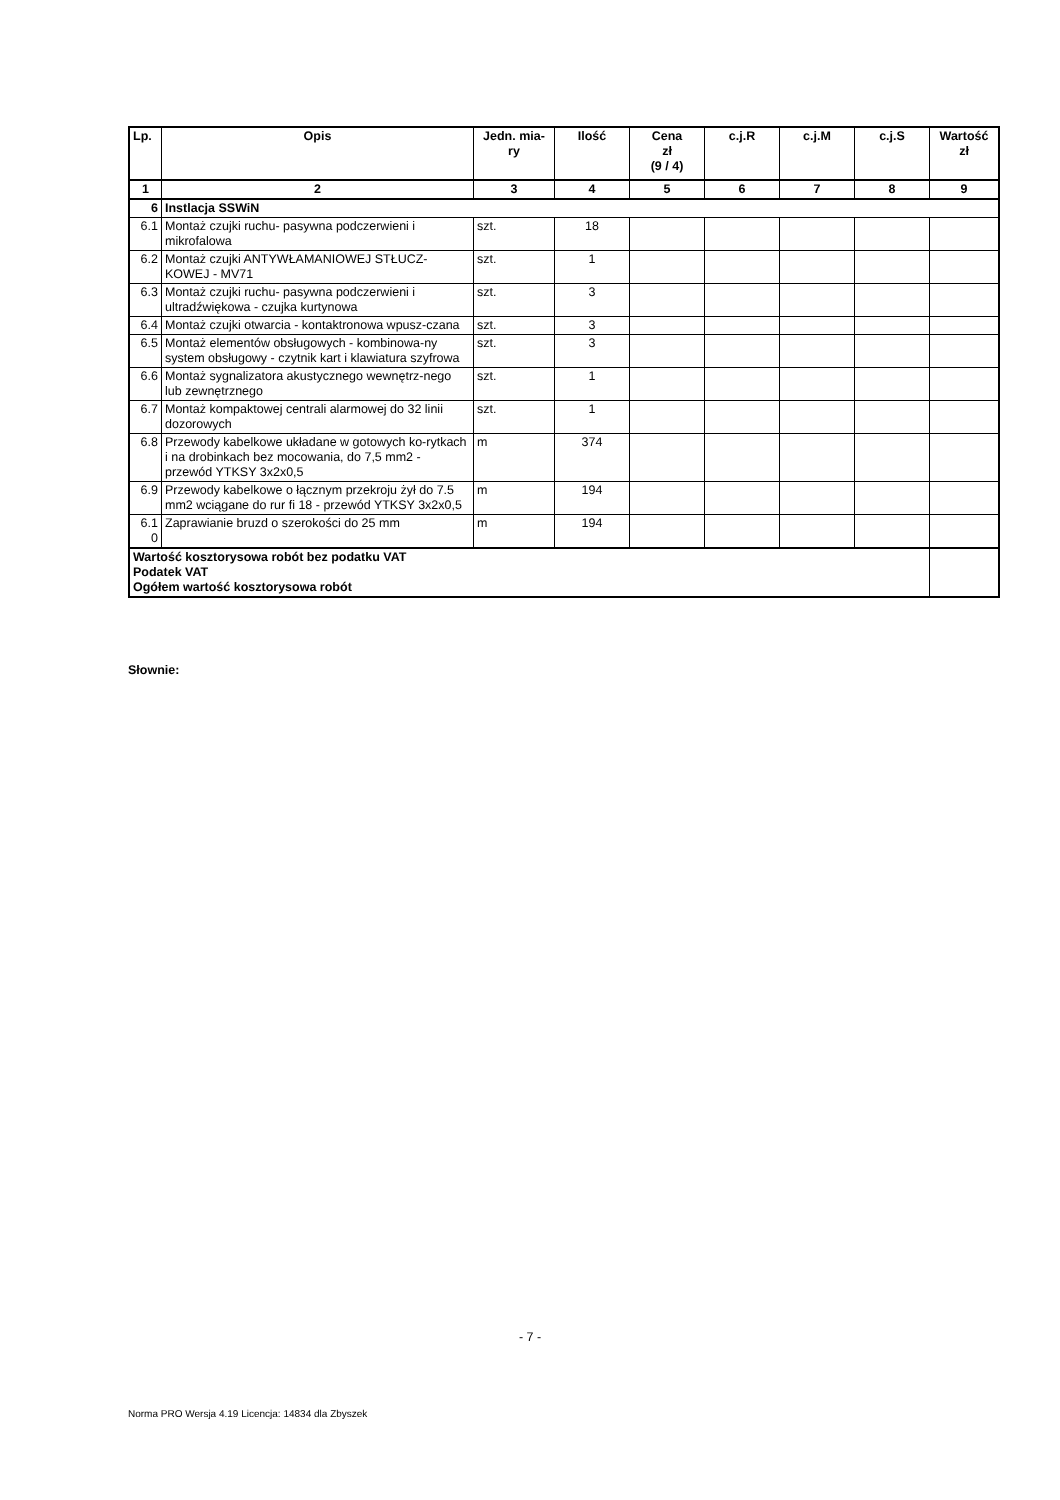| Lp. | Opis | Jedn. mia- ry | Ilość | Cena zł (9 / 4) | c.j.R | c.j.M | c.j.S | Wartość zł |
| --- | --- | --- | --- | --- | --- | --- | --- | --- |
| 1 | 2 | 3 | 4 | 5 | 6 | 7 | 8 | 9 |
| 6 | Instlacja SSWiN | | | | | | | |
| 6.1 | Montaż czujki ruchu- pasywna podczerwieni i mikrofalowa | szt. | 18 | | | | | |
| 6.2 | Montaż czujki ANTYWŁAMANIOWEJ STŁUCZ-KOWEJ - MV71 | szt. | 1 | | | | | |
| 6.3 | Montaż czujki ruchu- pasywna podczerwieni i ultradźwiękowa - czujka kurtynowa | szt. | 3 | | | | | |
| 6.4 | Montaż czujki otwarcia - kontaktronowa wpusz-czana | szt. | 3 | | | | | |
| 6.5 | Montaż elementów obsługowych - kombinowa-ny system obsługowy - czytnik kart i klawiatura szyfrowa | szt. | 3 | | | | | |
| 6.6 | Montaż sygnalizatora akustycznego wewnętrz-nego lub zewnętrznego | szt. | 1 | | | | | |
| 6.7 | Montaż kompaktowej centrali alarmowej do 32 linii dozorowych | szt. | 1 | | | | | |
| 6.8 | Przewody kabelkowe układane w gotowych ko-rytkach i na drobinkach bez mocowania, do 7,5 mm2 - przewód YTKSY 3x2x0,5 | m | 374 | | | | | |
| 6.9 | Przewody kabelkowe o łącznym przekroju żył do 7.5 mm2 wciągane do rur fi 18 - przewód YTKSY 3x2x0,5 | m | 194 | | | | | |
| 6.1 0 | Zaprawianie bruzd o szerokości do 25 mm | m | 194 | | | | | |
| Wartość kosztorysowa robót bez podatku VAT Podatek VAT Ogółem wartość kosztorysowa robót | | | | | | | | |
Słownie:
- 7 -
Norma PRO Wersja 4.19 Licencja: 14834 dla Zbyszek